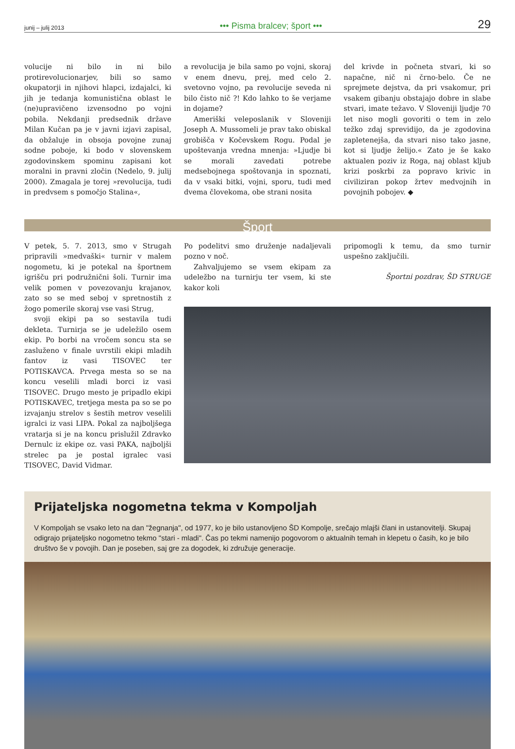junij – julij 2013 ••• Pisma bralcev; šport ••• 29
volucije ni bilo in ni bilo protirevolucionarjev, bili so samo okupatorji in njihovi hlapci, izdajalci, ki jih je tedanja komunistična oblast le (ne)upravičeno izvensodno po vojni pobila. Nekdanji predsednik države Milan Kučan pa je v javni izjavi zapisal, da obžaluje in obsoja povojne zunaj sodne poboje, ki bodo v slovenskem zgodovinskem spominu zapisani kot moralni in pravni zločin (Nedelo, 9. julij 2000). Zmagala je torej »revolucija, tudi in predvsem s pomočjo Stalina«,
a revolucija je bila samo po vojni, skoraj v enem dnevu, prej, med celo 2. svetovno vojno, pa revolucije seveda ni bilo čisto nič ?! Kdo lahko to še verjame in dojame?
Ameriški veleposlanik v Sloveniji Joseph A. Mussomeli je prav tako obiskal grobišča v Kočevskem Rogu. Podal je upoštevanja vredna mnenja: »Ljudje bi se morali zavedati potrebe medsebojnega spoštovanja in spoznati, da v vsaki bitki, vojni, sporu, tudi med dvema človekoma, obe strani nosita
del krivde in počneta stvari, ki so napačne, nič ni črno-belo. Če ne sprejmete dejstva, da pri vsakomur, pri vsakem gibanju obstajajo dobre in slabe stvari, imate težavo. V Sloveniji ljudje 70 let niso mogli govoriti o tem in zelo težko zdaj sprevidijo, da je zgodovina zapletenejša, da stvari niso tako jasne, kot si ljudje želijo.« Zato je še kako aktualen poziv iz Roga, naj oblast kljub krizi poskrbi za popravo krivic in civiliziran pokop žrtev medvojnih in povojnih pobojev. ◆
Šport
V petek, 5. 7. 2013, smo v Strugah pripravili »medvaški« turnir v malem nogometu, ki je potekal na športnem igrišču pri podružnični šoli. Turnir ima velik pomen v povezovanju krajanov, zato so se med seboj v spretnostih z žogo pomerile skoraj vse vasi Strug,
svoji ekipi pa so sestavila tudi dekleta. Turnirja se je udeležilo osem ekip. Po borbi na vročem soncu sta se zasluženo v finale uvrstili ekipi mladih fantov iz vasi TISOVEC ter POTISKAVCA. Prvega mesta so se na koncu veselili mladi borci iz vasi TISOVEC. Drugo mesto je pripadlo ekipi POTISKAVEC, tretjega mesta pa so se po izvajanju strelov s šestih metrov veselili igralci iz vasi LIPA. Pokal za najboljšega vratarja si je na koncu prislužil Zdravko Dernulc iz ekipe oz. vasi PAKA, najboljši strelec pa je postal igralec vasi TISOVEC, David Vidmar.
Po podelitvi smo druženje nadaljevali pozno v noč.
Zahvaljujemo se vsem ekipam za udeležbo na turnirju ter vsem, ki ste kakor koli
pripomogli k temu, da smo turnir uspešno zaključili.
Športni pozdrav, ŠD STRUGE
Prijateljska nogometna tekma v Kompoljah
V Kompoljah se vsako leto na dan "žegnanja", od 1977, ko je bilo ustanovljeno ŠD Kompolje, srečajo mlajši člani in ustanovitelji. Skupaj odigrajo prijateljsko nogometno tekmo "stari - mladi". Čas po tekmi namenijo pogovorom o aktualnih temah in klepetu o časih, ko je bilo društvo še v povojih. Dan je poseben, saj gre za dogodek, ki združuje generacije.